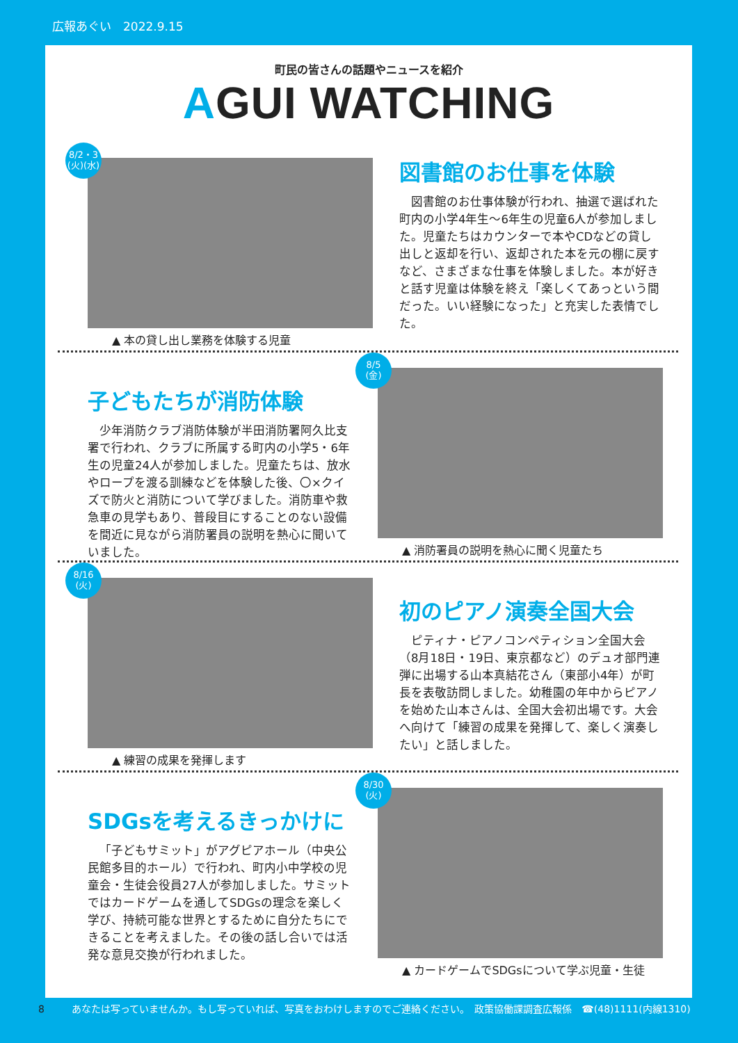広報あぐい　2022.9.15
町民の皆さんの話題やニュースを紹介
AGUI WATCHING
8/2・3
(火)(水)
▲ 本の貸し出し業務を体験する児童
図書館のお仕事を体験
図書館のお仕事体験が行われ、抽選で選ばれた町内の小学4年生～6年生の児童6人が参加しました。児童たちはカウンターで本やCDなどの貸し出しと返却を行い、返却された本を元の棚に戻すなど、さまざまな仕事を体験しました。本が好きと話す児童は体験を終え「楽しくてあっという間だった。いい経験になった」と充実した表情でした。
子どもたちが消防体験
少年消防クラブ消防体験が半田消防署阿久比支署で行われ、クラブに所属する町内の小学5・6年生の児童24人が参加しました。児童たちは、放水やロープを渡る訓練などを体験した後、〇×クイズで防火と消防について学びました。消防車や救急車の見学もあり、普段目にすることのない設備を間近に見ながら消防署員の説明を熱心に聞いていました。
8/5
(金)
▲ 消防署員の説明を熱心に聞く児童たち
8/16
(火)
▲ 練習の成果を発揮します
初のピアノ演奏全国大会
ピティナ・ピアノコンペティション全国大会（8月18日・19日、東京都など）のデュオ部門連弾に出場する山本真結花さん（東部小4年）が町長を表敬訪問しました。幼稚園の年中からピアノを始めた山本さんは、全国大会初出場です。大会へ向けて「練習の成果を発揮して、楽しく演奏したい」と話しました。
SDGsを考えるきっかけに
「子どもサミット」がアグピアホール（中央公民館多目的ホール）で行われ、町内小中学校の児童会・生徒会役員27人が参加しました。サミットではカードゲームを通してSDGsの理念を楽しく学び、持続可能な世界とするために自分たちにできることを考えました。その後の話し合いでは活発な意見交換が行われました。
8/30
(火)
▲ カードゲームでSDGsについて学ぶ児童・生徒
8 あなたは写っていませんか。もし写っていれば、写真をおわけしますのでご連絡ください。　政策協働課調査広報係　☎(48)1111(内線1310)